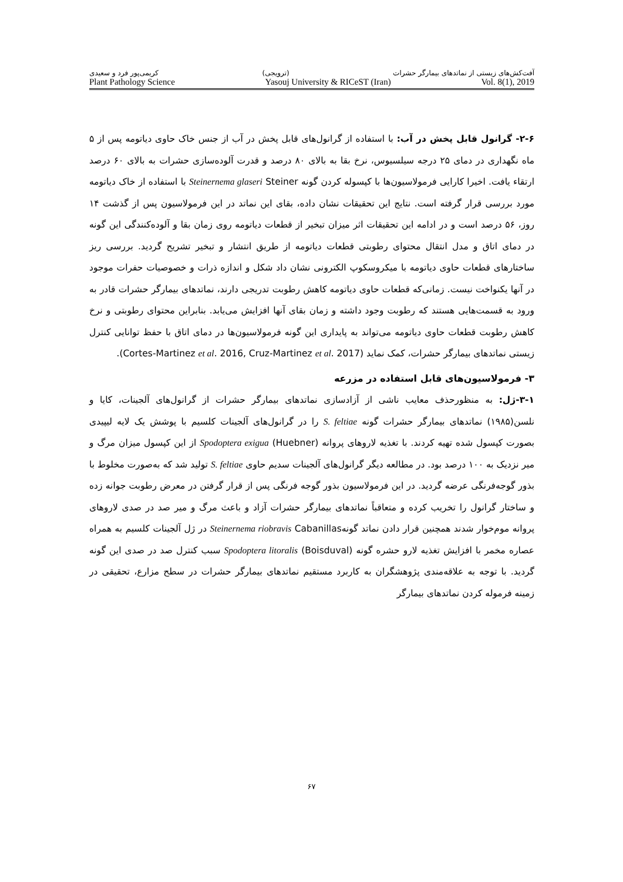آفت‌کش‌های زیستی از نماتدهای بیمارگر حشرات (ترویجی) کریمی‌پور فرد و سعیدی
Plant Pathology Science Yasouj University & RICeST (Iran) Vol. 8(1), 2019
۲-۶- گرانول قابل پخش در آب: با استفاده از گرانول‌های قابل پخش در آب از جنس خاک حاوی دیاتومه پس از ۵ ماه نگهداری در دمای ۲۵ درجه سیلسیوس، نرخ بقا به بالای ۸۰ درصد و قدرت آلوده‌سازی حشرات به بالای ۶۰ درصد ارتقاء یافت. اخیرا کارایی فرمولاسیون‌ها با کپسوله کردن گونه Steinernema glaseri Steiner با استفاده از خاک دیاتومه مورد بررسی قرار گرفته است. نتایج این تحقیقات نشان داده، بقای این نماتد در این فرمولاسیون پس از گذشت ۱۴ روز، ۵۶ درصد است و در ادامه این تحقیقات اثر میزان تبخیر از قطعات دیاتومه روی زمان بقا و آلوده‌کنندگی این گونه در دمای اتاق و مدل انتقال محتوای رطوبتی قطعات دیاتومه از طریق انتشار و تبخیر تشریح گردید. بررسی ریز ساختارهای قطعات حاوی دیاتومه با میکروسکوپ الکترونی نشان داد شکل و اندازه ذرات و خصوصیات حفرات موجود در آنها یکنواخت نیست. زمانی‌که قطعات حاوی دیاتومه کاهش رطوبت تدریجی دارند، نماتدهای بیمارگر حشرات قادر به ورود به قسمت‌هایی هستند که رطوبت وجود داشته و زمان بقای آنها افزایش می‌یابد. بنابراین محتوای رطوبتی و نرخ کاهش رطوبت قطعات حاوی دیاتومه می‌تواند به پایداری این گونه فرمولاسیون‌ها در دمای اتاق با حفظ توانایی کنترل زیستی نماتدهای بیمارگر حشرات، کمک نماید (Cortes-Martinez et al. 2016, Cruz-Martinez et al. 2017).
۳- فرمولاسیون‌های قابل استفاده در مزرعه
۳-۱-ژل: به منظورحذف معایب ناشی از آزادسازی نماتدهای بیمارگر حشرات از گرانول‌های آلجینات، کایا و نلسن(۱۹۸۵) نماتدهای بیمارگر حشرات گونه S. feltiae را در گرانول‌های آلجینات کلسیم با پوشش یک لایه لیپیدی بصورت کپسول شده تهیه کردند. با تغذیه لاروهای پروانه (Huebner) Spodoptera exigua از این کپسول میزان مرگ و میر نزدیک به ۱۰۰ درصد بود. در مطالعه دیگر گرانول‌های آلجینات سدیم حاوی S. feltiae تولید شد که به‌صورت مخلوط با بذور گوجه‌فرنگی عرضه گردید. در این فرمولاسیون بذور گوجه فرنگی پس از قرار گرفتن در معرض رطوبت جوانه زده و ساختار گرانول را تخریب کرده و متعاقباً نماتدهای بیمارگر حشرات آزاد و باعث مرگ و میر صد در صدی لاروهای پروانه موم‌خوار شدند همچنین قرار دادن نماتد گونهSteinernema riobravis Cabanillas در ژل آلجینات کلسیم به همراه عصاره مخمر با افزایش تغذیه لارو حشره گونه Spodoptera litoralis (Boisduval) سبب کنترل صد در صدی این گونه گردید. با توجه به علاقه‌مندی پژوهشگران به کاربرد مستقیم نماتدهای بیمارگر حشرات در سطح مزارع، تحقیقی در زمینه فرموله کردن نماتدهای بیمارگر
۶۷